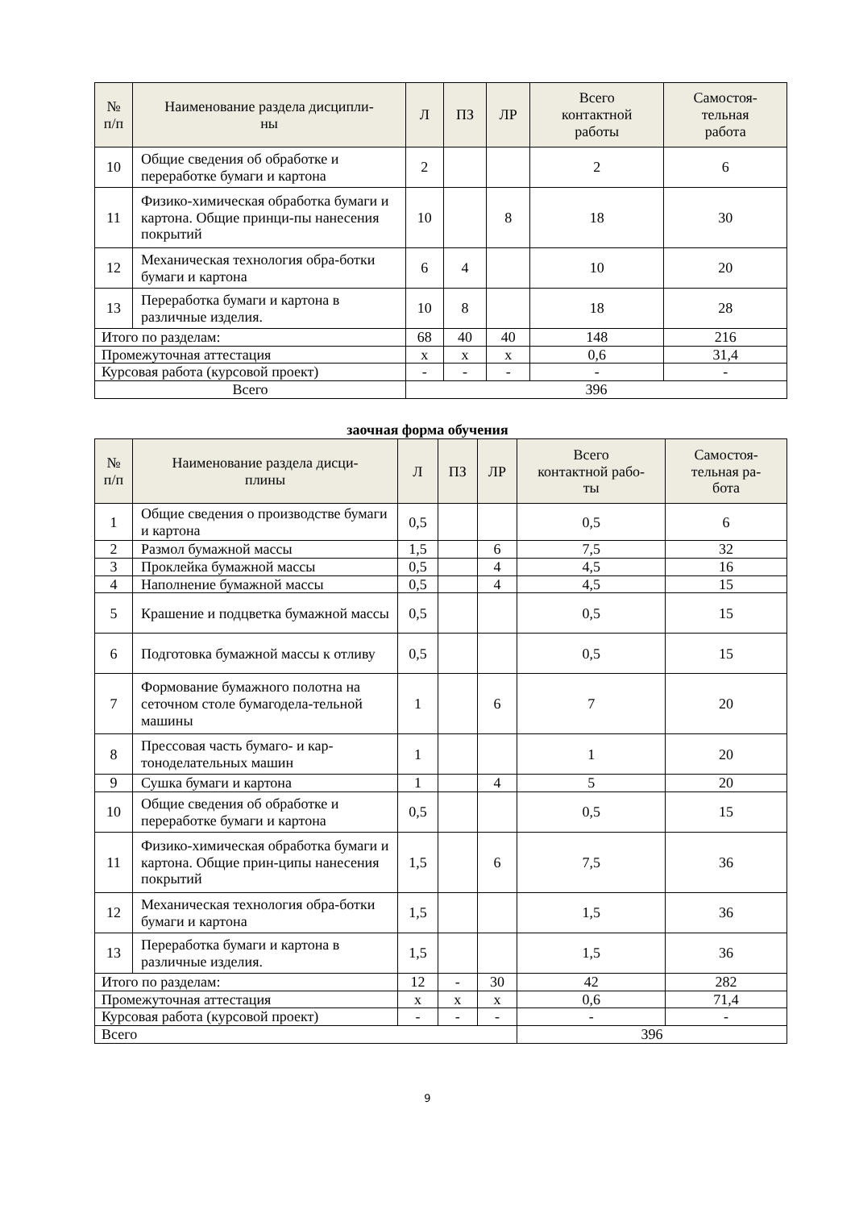| № п/п | Наименование раздела дисципли- ны | Л | ПЗ | ЛР | Всего контактной работы | Самостоя- тельная работа |
| --- | --- | --- | --- | --- | --- | --- |
| 10 | Общие сведения об обработке и переработке бумаги и картона | 2 | | | 2 | 6 |
| 11 | Физико-химическая обработка бумаги и картона. Общие принци-пы нанесения покрытий | 10 | | 8 | 18 | 30 |
| 12 | Механическая технология обра-ботки бумаги и картона | 6 | 4 | | 10 | 20 |
| 13 | Переработка бумаги и картона в различные изделия. | 10 | 8 | | 18 | 28 |
| Итого по разделам: | | 68 | 40 | 40 | 148 | 216 |
| Промежуточная аттестация | | x | x | x | 0,6 | 31,4 |
| Курсовая работа (курсовой проект) | | - | - | - | - | - |
| Всего | | 396 | | | | |
заочная форма обучения
| № п/п | Наименование раздела дисци- плины | Л | ПЗ | ЛР | Всего контактной рабо- ты | Самостоя- тельная ра- бота |
| --- | --- | --- | --- | --- | --- | --- |
| 1 | Общие сведения о производстве бумаги и картона | 0,5 | | | 0,5 | 6 |
| 2 | Размол бумажной массы | 1,5 | | 6 | 7,5 | 32 |
| 3 | Проклейка бумажной массы | 0,5 | | 4 | 4,5 | 16 |
| 4 | Наполнение бумажной массы | 0,5 | | 4 | 4,5 | 15 |
| 5 | Крашение и подцветка бумажной массы | 0,5 | | | 0,5 | 15 |
| 6 | Подготовка бумажной массы к отливу | 0,5 | | | 0,5 | 15 |
| 7 | Формование бумажного полотна на сеточном столе бумагодела-тельной машины | 1 | | 6 | 7 | 20 |
| 8 | Прессовая часть бумаго- и кар-тоноделательных машин | 1 | | | 1 | 20 |
| 9 | Сушка бумаги и картона | 1 | | 4 | 5 | 20 |
| 10 | Общие сведения об обработке и переработке бумаги и картона | 0,5 | | | 0,5 | 15 |
| 11 | Физико-химическая обработка бумаги и картона. Общие прин-ципы нанесения покрытий | 1,5 | | 6 | 7,5 | 36 |
| 12 | Механическая технология обра-ботки бумаги и картона | 1,5 | | | 1,5 | 36 |
| 13 | Переработка бумаги и картона в различные изделия. | 1,5 | | | 1,5 | 36 |
| Итого по разделам: | | 12 | - | 30 | 42 | 282 |
| Промежуточная аттестация | | x | x | x | 0,6 | 71,4 |
| Курсовая работа (курсовой проект) | | - | - | - | - | - |
| Всего | | | | | 396 | |
9